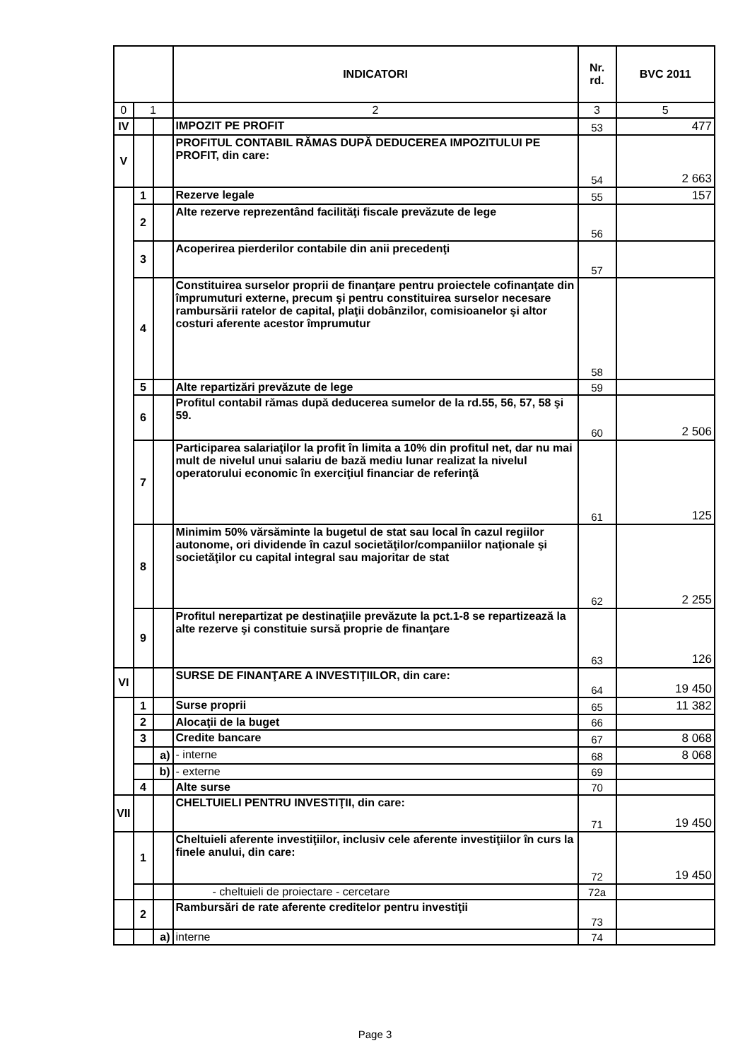| | | | INDICATORI | Nr. rd. | BVC 2011 |
| --- | --- | --- | --- | --- | --- |
| 0 | 1 | | 2 | 3 | 5 |
| IV | | | IMPOZIT PE PROFIT | 53 | 477 |
| V | | | PROFITUL CONTABIL RĂMAS DUPĂ DEDUCEREA IMPOZITULUI PE PROFIT, din care: | 54 | 2 663 |
| | 1 | | Rezerve legale | 55 | 157 |
| | 2 | | Alte rezerve reprezentând facilităţi fiscale prevăzute de lege | 56 | |
| | 3 | | Acoperirea pierderilor contabile din anii precedenţi | 57 | |
| | 4 | | Constituirea surselor proprii de finanţare pentru proiectele cofinanţate din împrumuturi externe, precum şi pentru constituirea surselor necesare rambursării ratelor de capital, plaţii dobânzilor, comisioanelor şi altor costuri aferente acestor împrumutur | 58 | |
| | 5 | | Alte repartizări prevăzute de lege | 59 | |
| | 6 | | Profitul contabil rămas după deducerea sumelor de la rd.55, 56, 57, 58 şi 59. | 60 | 2 506 |
| | 7 | | Participarea salariaţilor la profit în limita a 10% din profitul net, dar nu mai mult de nivelul unui salariu de bază mediu lunar realizat la nivelul operatorului economic în exerciţiul financiar de referinţă | 61 | 125 |
| | 8 | | Minimim 50% vărsăminte la bugetul de stat sau local în cazul regiilor autonome, ori dividende în cazul societăţilor/companiilor naţionale şi societăţilor cu capital integral sau majoritar de stat | 62 | 2 255 |
| | 9 | | Profitul nerepartizat pe destinaţiile prevăzute la pct.1-8 se repartizează la alte rezerve şi constituie sursă proprie de finanţare | 63 | 126 |
| VI | | | SURSE DE FINANŢARE A INVESTIŢIILOR, din care: | 64 | 19 450 |
| | 1 | | Surse proprii | 65 | 11 382 |
| | 2 | | Alocaţii de la buget | 66 | |
| | 3 | | Credite bancare | 67 | 8 068 |
| | | a) | - interne | 68 | 8 068 |
| | | b) | - externe | 69 | |
| | 4 | | Alte surse | 70 | |
| VII | | | CHELTUIELI PENTRU INVESTIŢII, din care: | 71 | 19 450 |
| | 1 | | Cheltuieli aferente investiţiilor, inclusiv cele aferente investiţiilor în curs la finele anului, din care: | 72 | 19 450 |
| | | | - cheltuieli de proiectare - cercetare | 72a | |
| | 2 | | Rambursări de rate aferente creditelor pentru investiţii | 73 | |
| | | a) | interne | 74 | |
Page 3